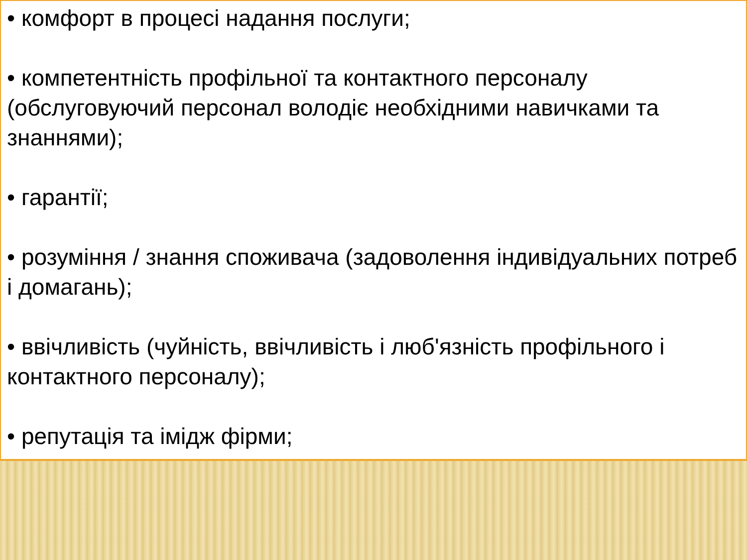• комфорт в процесі надання послуги;
• компетентність профільної та контактного персоналу (обслуговуючий персонал володіє необхідними навичками та знаннями);
• гарантії;
• розуміння / знання споживача (задоволення індивідуальних потреб і домагань);
• ввічливість (чуйність, ввічливість і люб'язність профільного і контактного персоналу);
• репутація та імідж фірми;